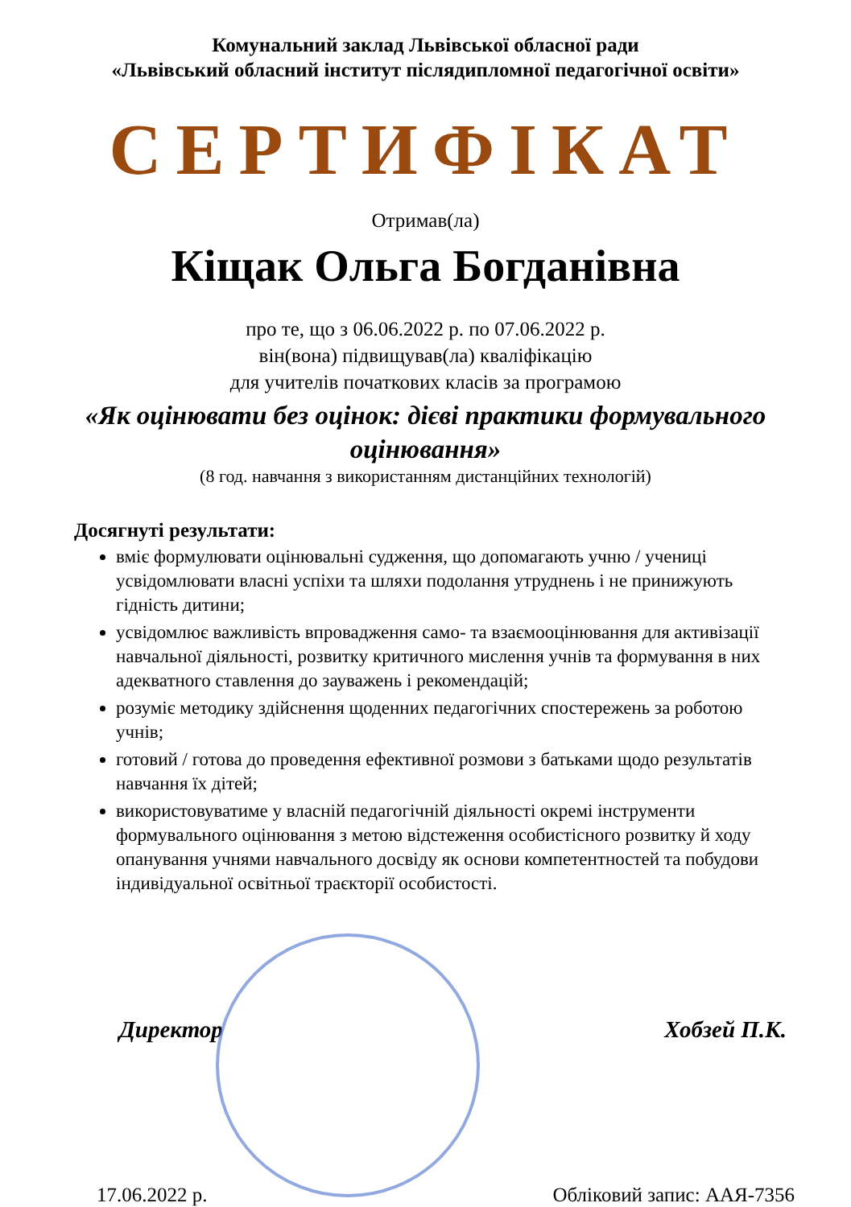Комунальний заклад Львівської обласної ради
«Львівський обласний інститут післядипломної педагогічної освіти»
СЕРТИФІКАТ
Отримав(ла)
Кіщак Ольга Богданівна
про те, що з 06.06.2022 р. по 07.06.2022 р.
він(вона) підвищував(ла) кваліфікацію
для учителів початкових класів за програмою
«Як оцінювати без оцінок: дієві практики формувального оцінювання»
(8 год. навчання з використанням дистанційних технологій)
Досягнуті результати:
вміє формулювати оцінювальні судження, що допомагають учню / учениці усвідомлювати власні успіхи та шляхи подолання утруднень і не принижують гідність дитини;
усвідомлює важливість впровадження само- та взаємооцінювання для активізації навчальної діяльності, розвитку критичного мислення учнів та формування в них адекватного ставлення до зауважень і рекомендацій;
розуміє методику здійснення щоденних педагогічних спостережень за роботою учнів;
готовий / готова до проведення ефективної розмови з батьками щодо результатів навчання їх дітей;
використовуватиме у власній педагогічній діяльності окремі інструменти формувального оцінювання з метою відстеження особистісного розвитку й ходу опанування учнями навчального досвіду як основи компетентностей та побудови індивідуальної освітньої траєкторії особистості.
Директор Хобзей П.К.
17.06.2022 р. Обліковий запис: ААЯ-7356